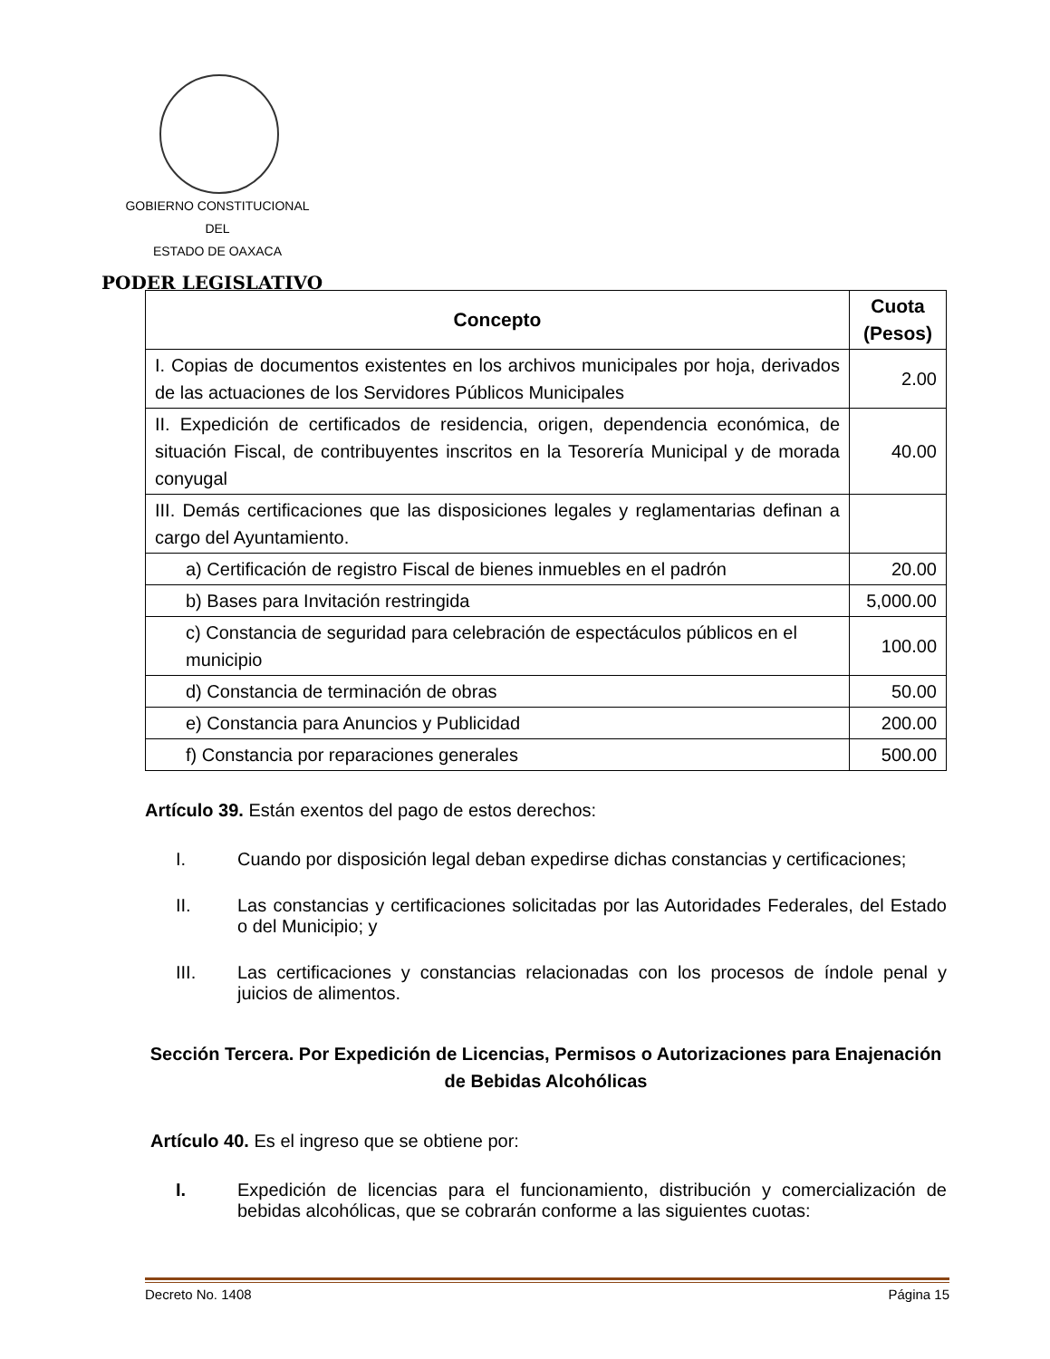GOBIERNO CONSTITUCIONAL
DEL
ESTADO DE OAXACA
PODER LEGISLATIVO
| Concepto | Cuota (Pesos) |
| --- | --- |
| I. Copias de documentos existentes en los archivos municipales por hoja, derivados de las actuaciones de los Servidores Públicos Municipales | 2.00 |
| II. Expedición de certificados de residencia, origen, dependencia económica, de situación Fiscal, de contribuyentes inscritos en la Tesorería Municipal y de morada conyugal | 40.00 |
| III. Demás certificaciones que las disposiciones legales y reglamentarias definan a cargo del Ayuntamiento. | |
| a) Certificación de registro Fiscal de bienes inmuebles en el padrón | 20.00 |
| b) Bases para Invitación restringida | 5,000.00 |
| c) Constancia de seguridad para celebración de espectáculos públicos en el municipio | 100.00 |
| d) Constancia de terminación de obras | 50.00 |
| e) Constancia para Anuncios y Publicidad | 200.00 |
| f) Constancia por reparaciones generales | 500.00 |
Artículo 39. Están exentos del pago de estos derechos:
I. Cuando por disposición legal deban expedirse dichas constancias y certificaciones;
II. Las constancias y certificaciones solicitadas por las Autoridades Federales, del Estado o del Municipio; y
III. Las certificaciones y constancias relacionadas con los procesos de índole penal y juicios de alimentos.
Sección Tercera. Por Expedición de Licencias, Permisos o Autorizaciones para Enajenación de Bebidas Alcohólicas
Artículo 40. Es el ingreso que se obtiene por:
I. Expedición de licencias para el funcionamiento, distribución y comercialización de bebidas alcohólicas, que se cobrarán conforme a las siguientes cuotas:
Decreto No. 1408 Página 15